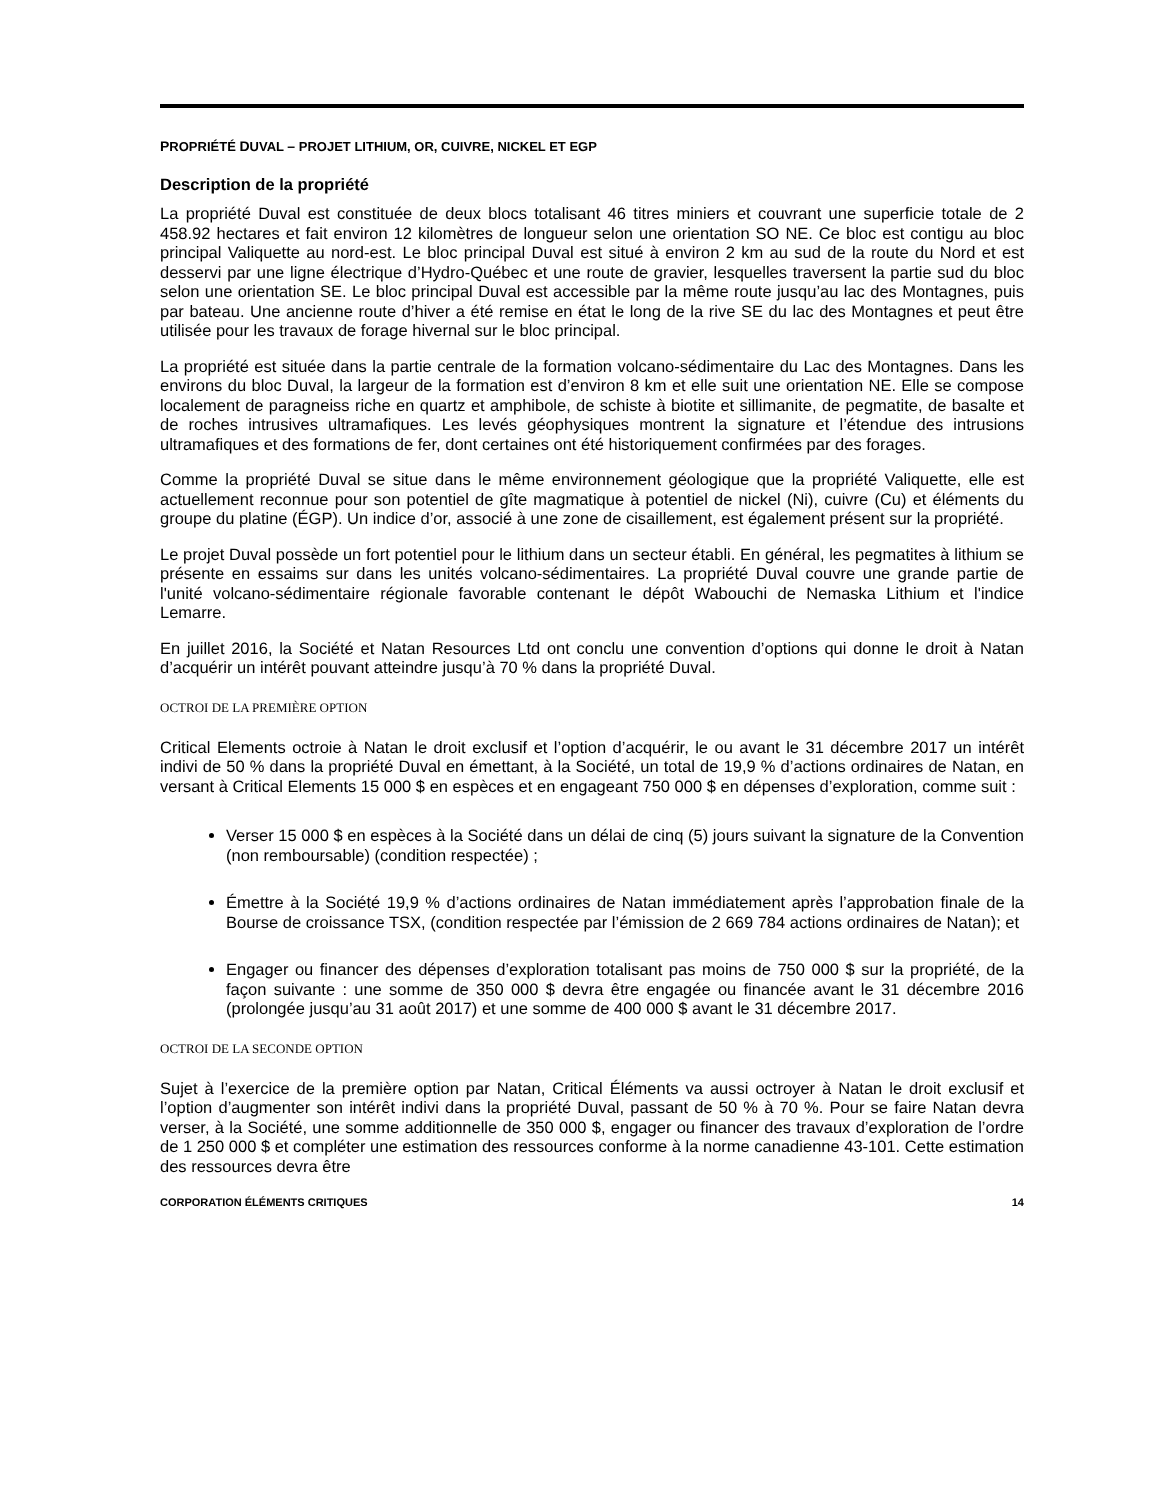PROPRIÉTÉ DUVAL – PROJET LITHIUM, OR, CUIVRE, NICKEL ET EGP
Description de la propriété
La propriété Duval est constituée de deux blocs totalisant 46 titres miniers et couvrant une superficie totale de 2 458.92 hectares et fait environ 12 kilomètres de longueur selon une orientation SO NE. Ce bloc est contigu au bloc principal Valiquette au nord-est. Le bloc principal Duval est situé à environ 2 km au sud de la route du Nord et est desservi par une ligne électrique d’Hydro-Québec et une route de gravier, lesquelles traversent la partie sud du bloc selon une orientation SE. Le bloc principal Duval est accessible par la même route jusqu’au lac des Montagnes, puis par bateau. Une ancienne route d’hiver a été remise en état le long de la rive SE du lac des Montagnes et peut être utilisée pour les travaux de forage hivernal sur le bloc principal.
La propriété est située dans la partie centrale de la formation volcano-sédimentaire du Lac des Montagnes. Dans les environs du bloc Duval, la largeur de la formation est d’environ 8 km et elle suit une orientation NE. Elle se compose localement de paragneiss riche en quartz et amphibole, de schiste à biotite et sillimanite, de pegmatite, de basalte et de roches intrusives ultramafiques. Les levés géophysiques montrent la signature et l’étendue des intrusions ultramafiques et des formations de fer, dont certaines ont été historiquement confirmées par des forages.
Comme la propriété Duval se situe dans le même environnement géologique que la propriété Valiquette, elle est actuellement reconnue pour son potentiel de gîte magmatique à potentiel de nickel (Ni), cuivre (Cu) et éléments du groupe du platine (ÉGP). Un indice d’or, associé à une zone de cisaillement, est également présent sur la propriété.
Le projet Duval possède un fort potentiel pour le lithium dans un secteur établi. En général, les pegmatites à lithium se présente en essaims sur dans les unités volcano-sédimentaires. La propriété Duval couvre une grande partie de l'unité volcano-sédimentaire régionale favorable contenant le dépôt Wabouchi de Nemaska Lithium et l'indice Lemarre.
En juillet 2016, la Société et Natan Resources Ltd ont conclu une convention d’options qui donne le droit à Natan d’acquérir un intérêt pouvant atteindre jusqu’à 70 % dans la propriété Duval.
OCTROI DE LA PREMIÈRE OPTION
Critical Elements octroie à Natan le droit exclusif et l’option d’acquérir, le ou avant le 31 décembre 2017 un intérêt indivi de 50 % dans la propriété Duval en émettant, à la Société, un total de 19,9 % d’actions ordinaires de Natan, en versant à Critical Elements 15 000 $ en espèces et en engageant 750 000 $ en dépenses d’exploration, comme suit :
Verser 15 000 $ en espèces à la Société dans un délai de cinq (5) jours suivant la signature de la Convention (non remboursable) (condition respectée) ;
Émettre à la Société 19,9 % d’actions ordinaires de Natan immédiatement après l’approbation finale de la Bourse de croissance TSX, (condition respectée par l’émission de 2 669 784 actions ordinaires de Natan); et
Engager ou financer des dépenses d’exploration totalisant pas moins de 750 000 $ sur la propriété, de la façon suivante : une somme de 350 000 $ devra être engagée ou financée avant le 31 décembre 2016 (prolongée jusqu’au 31 août 2017) et une somme de 400 000 $ avant le 31 décembre 2017.
OCTROI DE LA SECONDE OPTION
Sujet à l’exercice de la première option par Natan, Critical Éléments va aussi octroyer à Natan le droit exclusif et l’option d’augmenter son intérêt indivi dans la propriété Duval, passant de 50 % à 70 %. Pour se faire Natan devra verser, à la Société, une somme additionnelle de 350 000 $, engager ou financer des travaux d’exploration de l’ordre de 1 250 000 $ et compléter une estimation des ressources conforme à la norme canadienne 43-101. Cette estimation des ressources devra être
CORPORATION ÉLÉMENTS CRITIQUES 14